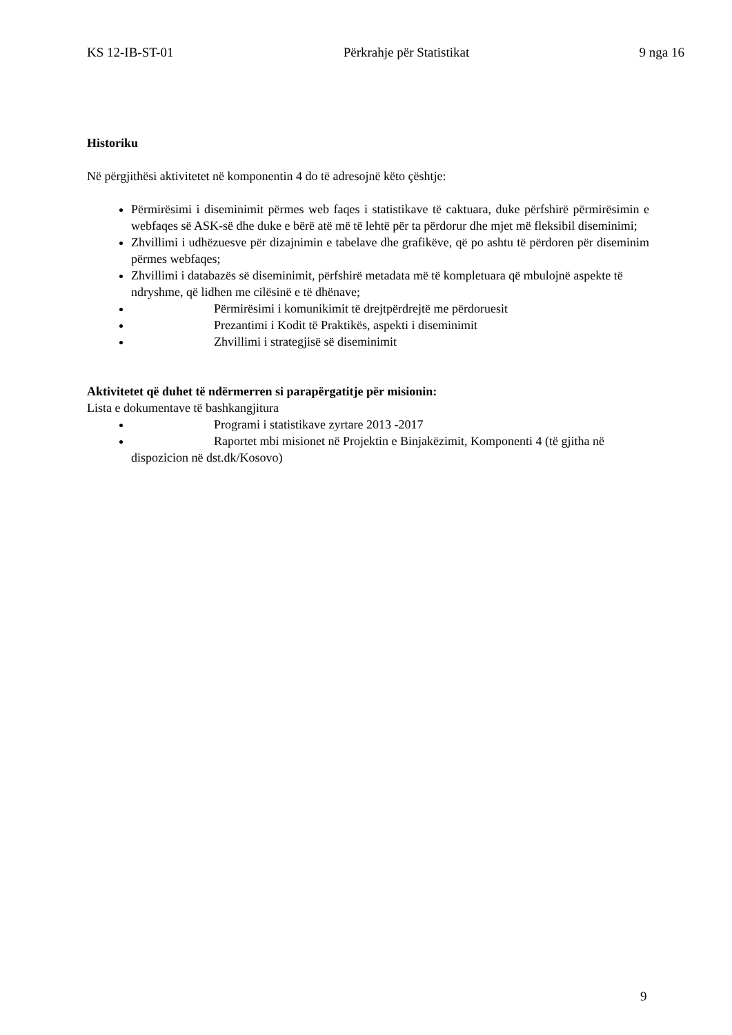KS 12-IB-ST-01 Përkrahje për Statistikat 9 nga 16
Historiku
Në përgjithësi aktivitetet në komponentin 4 do të adresojnë këto çështje:
Përmirësimi i diseminimit përmes web faqes i statistikave të caktuara, duke përfshirë përmirësimin e webfaqes së ASK-së dhe duke e bërë atë më të lehtë për ta përdorur dhe mjet më fleksibil diseminimi;
Zhvillimi i udhëzuesve për dizajnimin e tabelave dhe grafikëve, që po ashtu të përdoren për diseminim përmes webfaqes;
Zhvillimi i databazës së diseminimit, përfshirë metadata më të kompletuara që mbulojnë aspekte të ndryshme, që lidhen me cilësinë e të dhënave;
Përmirësimi i komunikimit të drejtpërdrejtë me përdoruesit
Prezantimi i Kodit të Praktikës, aspekti i diseminimit
Zhvillimi i strategjisë së diseminimit
Aktivitetet që duhet të ndërmerren si parapërgatitje për misionin:
Lista e dokumentave të bashkangjitura
Programi i statistikave zyrtare 2013 -2017
Raportet mbi misionet në Projektin e Binjakëzimit, Komponenti 4 (të gjitha në dispozicion në dst.dk/Kosovo)
9